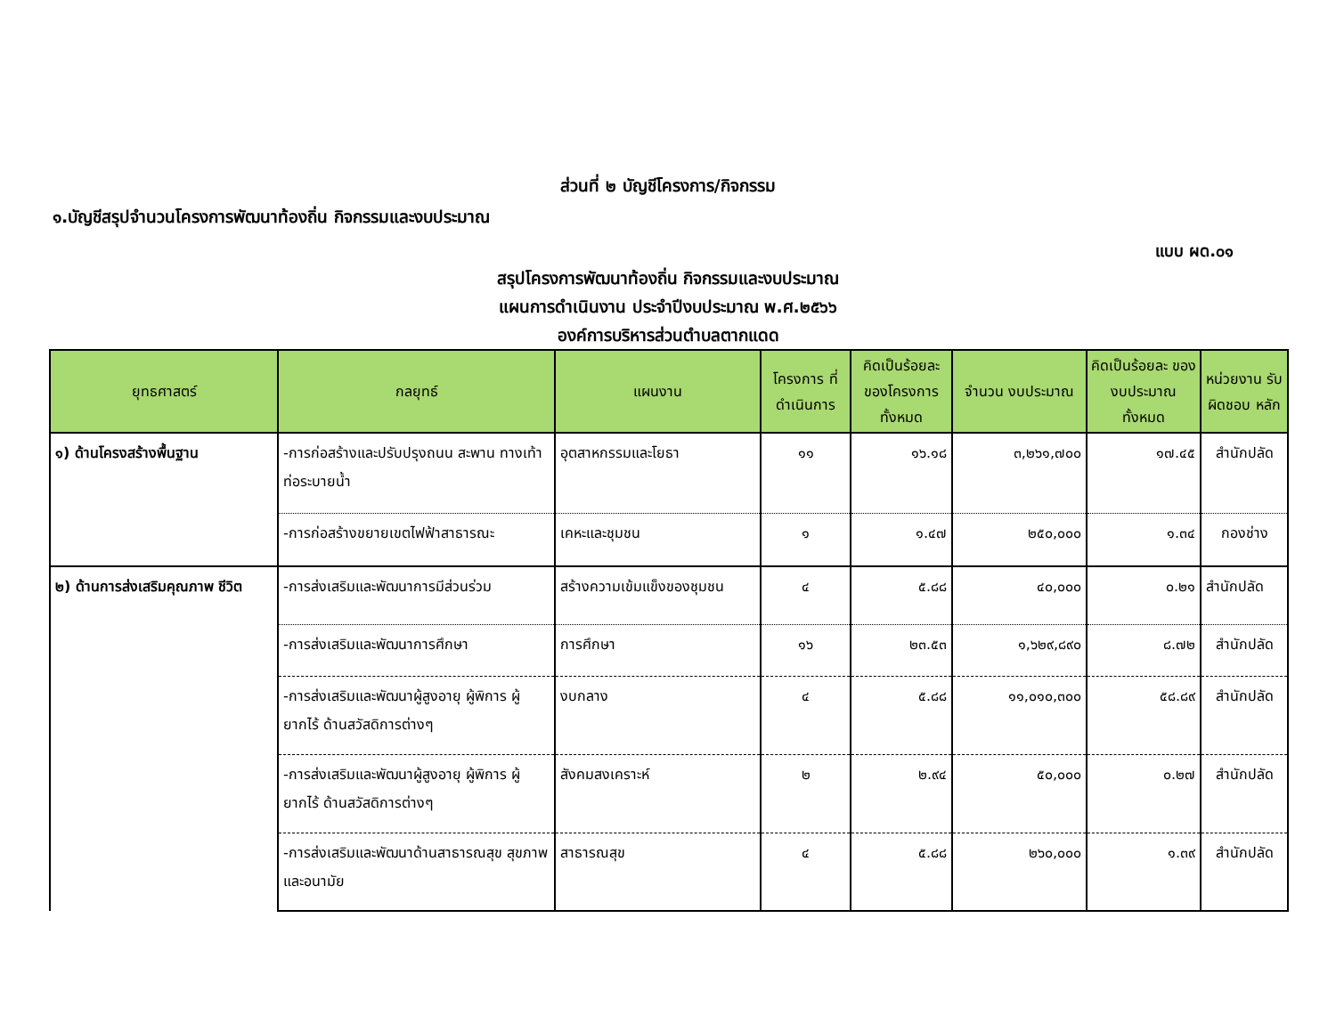ส่วนที่ ๒ บัญชีโครงการ/กิจกรรม
๑.บัญชีสรุปจำนวนโครงการพัฒนาท้องถิ่น กิจกรรมและงบประมาณ
แบบ ผด.๐๑
สรุปโครงการพัฒนาท้องถิ่น กิจกรรมและงบประมาณ
แผนการดำเนินงาน ประจำปีงบประมาณ พ.ศ.๒๕๖๖
องค์การบริหารส่วนตำบลตากแดด
| ยุทธศาสตร์ | กลยุทธ์ | แผนงาน | โครงการ ที่ดำเนินการ | คิดเป็นร้อยละ ของโครงการ ทั้งหมด | จำนวน งบประมาณ | คิดเป็นร้อยละ ของงบประมาณ ทั้งหมด | หน่วยงาน รับผิดชอบ หลัก |
| --- | --- | --- | --- | --- | --- | --- | --- |
| ๑) ด้านโครงสร้างพื้นฐาน | -การก่อสร้างและปรับปรุงถนน สะพาน ทางเท้า ท่อระบายน้ำ | อุตสาหกรรมและโยธา | ๑๑ | ๑๖.๑๘ | ๓,๒๖๑,๗๐๐ | ๑๗.๔๕ | สำนักปลัด |
| | -การก่อสร้างขยายเขตไฟฟ้าสาธารณะ | เคหะและชุมชน | ๑ | ๑.๔๗ | ๒๕๐,๐๐๐ | ๑.๓๔ | กองช่าง |
| ๒) ด้านการส่งเสริมคุณภาพ ชีวิต | -การส่งเสริมและพัฒนาการมีส่วนร่วม | สร้างความเข้มแข็งของชุมชน | ๔ | ๕.๘๘ | ๔๐,๐๐๐ | ๐.๒๑ | สำนักปลัด |
| | -การส่งเสริมและพัฒนาการศึกษา | การศึกษา | ๑๖ | ๒๓.๕๓ | ๑,๖๒๙,๘๙๐ | ๘.๗๒ | สำนักปลัด |
| | -การส่งเสริมและพัฒนาผู้สูงอายุ ผู้พิการ ผู้ยากไร้ ด้านสวัสดิการต่างๆ | งบกลาง | ๔ | ๕.๘๘ | ๑๑,๐๑๐,๓๐๐ | ๕๘.๘๙ | สำนักปลัด |
| | -การส่งเสริมและพัฒนาผู้สูงอายุ ผู้พิการ ผู้ยากไร้ ด้านสวัสดิการต่างๆ | สังคมสงเคราะห์ | ๒ | ๒.๙๔ | ๕๐,๐๐๐ | ๐.๒๗ | สำนักปลัด |
| | -การส่งเสริมและพัฒนาด้านสาธารณสุข สุขภาพและอนามัย | สาธารณสุข | ๔ | ๕.๘๘ | ๒๖๐,๐๐๐ | ๑.๓๙ | สำนักปลัด |